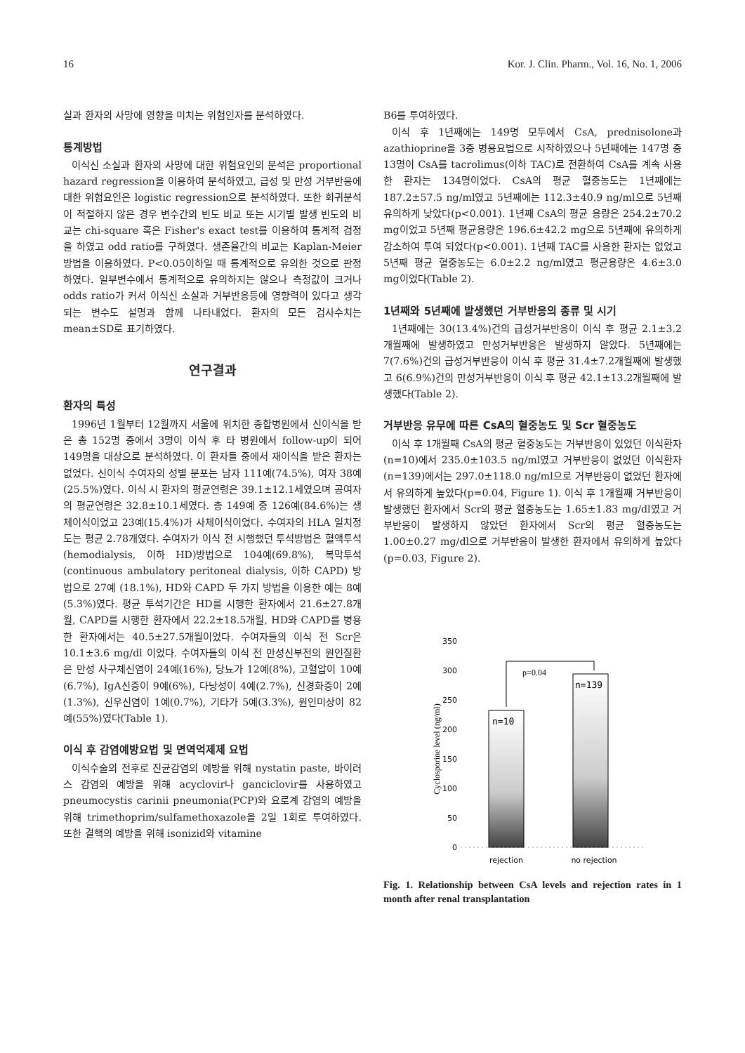16 Kor. J. Clin. Pharm., Vol. 16, No. 1, 2006
실과 환자의 사망에 영향을 미치는 위험인자를 분석하였다.
통계방법
이식신 소실과 환자의 사망에 대한 위험요인의 분석은 proportional hazard regression을 이용하여 분석하였고, 급성 및 만성 거부반응에 대한 위험요인은 logistic regression으로 분석하였다. 또한 회귀분석이 적절하지 않은 경우 변수간의 빈도 비교 또는 시기별 발생 빈도의 비교는 chi-square 혹은 Fisher's exact test를 이용하여 통계적 검정을 하였고 odd ratio를 구하였다. 생존율간의 비교는 Kaplan-Meier 방법을 이용하였다. P<0.05이하일 때 통계적으로 유의한 것으로 판정하였다. 일부변수에서 통계적으로 유의하지는 않으나 측정값이 크거나 odds ratio가 커서 이식신 소실과 거부반응등에 영향력이 있다고 생각되는 변수도 설명과 함께 나타내었다. 환자의 모든 검사수치는 mean±SD로 표기하였다.
연구결과
환자의 특성
1996년 1월부터 12월까지 서울에 위치한 종합병원에서 신이식을 받은 총 152명 중에서 3명이 이식 후 타 병원에서 follow-up이 되어 149명을 대상으로 분석하였다. 이 환자들 중에서 재이식을 받은 환자는 없었다. 신이식 수여자의 성별 분포는 남자 111예(74.5%), 여자 38예(25.5%)였다. 이식 시 환자의 평균연령은 39.1±12.1세였으며 공여자의 평균연령은 32.8±10.1세였다. 총 149예 중 126예(84.6%)는 생체이식이었고 23예(15.4%)가 사체이식이었다. 수여자의 HLA 일치정도는 평균 2.78개였다. 수여자가 이식 전 시행했던 투석방법은 혈액투석(hemodialysis, 이하 HD)방법으로 104예(69.8%), 복막투석(continuous ambulatory peritoneal dialysis, 이하 CAPD) 방법으로 27예 (18.1%), HD와 CAPD 두 가지 방법을 이용한 예는 8예(5.3%)였다. 평균 투석기간은 HD를 시행한 환자에서 21.6±27.8개월, CAPD를 시행한 환자에서 22.2±18.5개월, HD와 CAPD를 병용한 환자에서는 40.5±27.5개월이었다. 수여자들의 이식 전 Scr은 10.1±3.6 mg/dl 이었다. 수여자들의 이식 전 만성신부전의 원인질환은 만성 사구체신염이 24예(16%), 당뇨가 12예(8%), 고혈압이 10예(6.7%), IgA신증이 9예(6%), 다낭성이 4예(2.7%), 신경화증이 2예(1.3%), 신우신염이 1예(0.7%), 기타가 5예(3.3%), 원인미상이 82예(55%)였다(Table 1).
이식 후 감염예방요법 및 면역억제제 요법
이식수술의 전후로 진균감염의 예방을 위해 nystatin paste, 바이러스 감염의 예방을 위해 acyclovir나 ganciclovir를 사용하였고 pneumocystis carinii pneumonia(PCP)와 요로계 감염의 예방을 위해 trimethoprim/sulfamethoxazole을 2일 1회로 투여하였다. 또한 결핵의 예방을 위해 isonizid와 vitamine
B6를 투여하였다.
이식 후 1년째에는 149명 모두에서 CsA, prednisolone과 azathioprine을 3중 병용요법으로 시작하였으나 5년째에는 147명 중 13명이 CsA를 tacrolimus(이하 TAC)로 전환하여 CsA를 계속 사용한 환자는 134명이었다. CsA의 평균 혈중농도는 1년째에는 187.2±57.5 ng/ml였고 5년째에는 112.3±40.9 ng/ml으로 5년째 유의하게 낮았다(p<0.001). 1년째 CsA의 평균 용량은 254.2±70.2 mg이었고 5년째 평균용량은 196.6±42.2 mg으로 5년째에 유의하게 감소하여 투여 되었다(p<0.001). 1년째 TAC를 사용한 환자는 없었고 5년째 평균 혈중농도는 6.0±2.2 ng/ml였고 평균용량은 4.6±3.0 mg이었다(Table 2).
1년째와 5년째에 발생했던 거부반응의 종류 및 시기
1년째에는 30(13.4%)건의 급성거부반응이 이식 후 평균 2.1±3.2개월째에 발생하였고 만성거부반응은 발생하지 않았다. 5년째에는 7(7.6%)건의 급성거부반응이 이식 후 평균 31.4±7.2개월째에 발생했고 6(6.9%)건의 만성거부반응이 이식 후 평균 42.1±13.2개월째에 발생했다(Table 2).
거부반응 유무에 따른 CsA의 혈중농도 및 Scr 혈중농도
이식 후 1개월째 CsA의 평균 혈중농도는 거부반응이 있었던 이식환자(n=10)에서 235.0±103.5 ng/ml였고 거부반응이 없었던 이식환자(n=139)에서는 297.0±118.0 ng/ml으로 거부반응이 없었던 환자에서 유의하게 높았다(p=0.04, Figure 1). 이식 후 1개월째 거부반응이 발생했던 환자에서 Scr의 평균 혈중농도는 1.65±1.83 mg/dl였고 거부반응이 발생하지 않았던 환자에서 Scr의 평균 혈중농도는 1.00±0.27 mg/dl으로 거부반응이 발생한 환자에서 유의하게 높았다(p=0.03, Figure 2).
350
300
250
200
150
100
50
0
Cyclosporine level (ng/ml)
p=0.04
n=10
n=139
rejection
no rejection
Fig. 1. Relationship between CsA levels and rejection rates in 1 month after renal transplantation